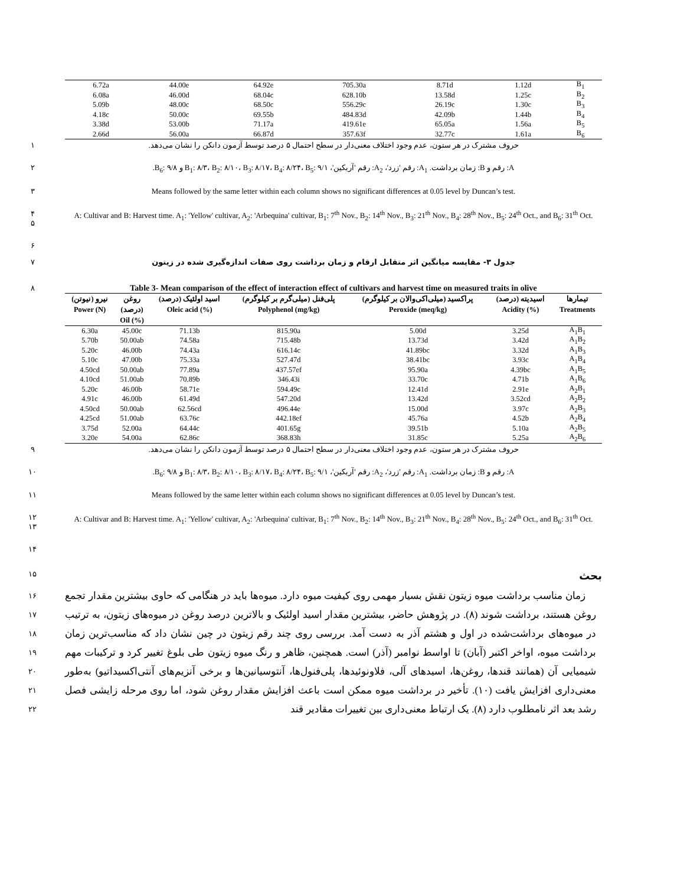| 6.72a | 44.00e | 64.92e | 705.30a | 8.71d | 1.12d | B<sub>1</sub> |
| 6.08a | 46.00d | 68.04c | 628.10b | 13.58d | 1.25c | B<sub>2</sub> |
| 5.09b | 48.00c | 68.50c | 556.29c | 26.19c | 1.30c | B<sub>3</sub> |
| 4.18c | 50.00c | 69.55b | 484.83d | 42.09b | 1.44b | B<sub>4</sub> |
| 3.38d | 53.00b | 71.17a | 419.61e | 65.05a | 1.56a | B<sub>5</sub> |
| 2.66d | 56.00a | 66.87d | 357.63f | 32.77c | 1.61a | B<sub>6</sub> |
۱ حروف مشترک در هر ستون، عدم وجود اختلاف معنی‌دار در سطح احتمال ۵ درصد توسط آزمون دانکن را نشان می‌دهد.
۲ A: رقم و B: زمان برداشت. A<sub>1</sub>: رقم 'زرد'، A<sub>2</sub>: رقم 'آربکین'، B<sub>1</sub>: ۸/۳، B<sub>2</sub>: ۸/۱۰، B<sub>3</sub>: ۸/۱۷، B<sub>4</sub>: ۸/۲۴، B<sub>5</sub>: ۹/۱ و B<sub>6</sub>: ۹/۸.
۳ Means followed by the same letter within each column shows no significant differences at 0.05 level by Duncan’s test.
۴
۵ A: Cultivar and B: Harvest time. A<sub>1</sub>: 'Yellow' cultivar, A<sub>2</sub>: 'Arbequina' cultivar, B<sub>1</sub>: 7<sup>th</sup> Nov., B<sub>2</sub>: 14<sup>th</sup> Nov., B<sub>3</sub>: 21<sup>th</sup> Nov., B<sub>4</sub>: 28<sup>th</sup> Nov., B<sub>5</sub>: 24<sup>th</sup> Oct., and B<sub>6</sub>: 31<sup>th</sup> Oct.
۶
۷ جدول ۳- مقایسه میانگین اثر متقابل ارقام و زمان برداشت روی صفات اندازه‌گیری شده در زیتون
۸ Table 3- Mean comparison of the effect of interaction effect of cultivars and harvest time on measured traits in olive
| نیرو (نیوتن) Power (N) | روغن (درصد) Oil (%) | اسید اولئیک (درصد) Oleic acid (%) | پلی‌فنل (میلی‌گرم بر کیلوگرم) Polyphenol (mg/kg) | پراکسید (میلی‌اکی‌والان بر کیلوگرم) Peroxide (meq/kg) | اسیدیته (درصد) Acidity (%) | تیمارها Treatments |
| --- | --- | --- | --- | --- | --- | --- |
| 6.30a | 45.00c | 71.13b | 815.90a | 5.00d | 3.25d | A<sub>1</sub>B<sub>1</sub> |
| 5.70b | 50.00ab | 74.58a | 715.48b | 13.73d | 3.42d | A<sub>1</sub>B<sub>2</sub> |
| 5.20c | 46.00b | 74.43a | 616.14c | 41.89bc | 3.32d | A<sub>1</sub>B<sub>3</sub> |
| 5.10c | 47.00b | 75.33a | 527.47d | 38.41bc | 3.93c | A<sub>1</sub>B<sub>4</sub> |
| 4.50cd | 50.00ab | 77.89a | 437.57ef | 95.90a | 4.39bc | A<sub>1</sub>B<sub>5</sub> |
| 4.10cd | 51.00ab | 70.89b | 346.43i | 33.70c | 4.71b | A<sub>1</sub>B<sub>6</sub> |
| 5.20c | 46.00b | 58.71e | 594.49c | 12.41d | 2.91e | A<sub>2</sub>B<sub>1</sub> |
| 4.91c | 46.00b | 61.49d | 547.20d | 13.42d | 3.52cd | A<sub>2</sub>B<sub>2</sub> |
| 4.50cd | 50.00ab | 62.56cd | 496.44e | 15.00d | 3.97c | A<sub>2</sub>B<sub>3</sub> |
| 4.25cd | 51.00ab | 63.76c | 442.18ef | 45.76a | 4.52b | A<sub>2</sub>B<sub>4</sub> |
| 3.75d | 52.00a | 64.44c | 401.65g | 39.51b | 5.10a | A<sub>2</sub>B<sub>5</sub> |
| 3.20e | 54.00a | 62.86c | 368.83h | 31.85c | 5.25a | A<sub>2</sub>B<sub>6</sub> |
۹ حروف مشترک در هر ستون، عدم وجود اختلاف معنی‌دار در سطح احتمال ۵ درصد توسط آزمون دانکن را نشان می‌دهد.
۱۰ A: رقم و B: زمان برداشت. A<sub>1</sub>: رقم 'زرد'، A<sub>2</sub>: رقم 'آربکین'، B<sub>1</sub>: ۸/۳، B<sub>2</sub>: ۸/۱۰، B<sub>3</sub>: ۸/۱۷، B<sub>4</sub>: ۸/۲۴، B<sub>5</sub>: ۹/۱ و B<sub>6</sub>: ۹/۸.
۱۱ Means followed by the same letter within each column shows no significant differences at 0.05 level by Duncan’s test.
۱۲
۱۳ A: Cultivar and B: Harvest time. A<sub>1</sub>: 'Yellow' cultivar, A<sub>2</sub>: 'Arbequina' cultivar, B<sub>1</sub>: 7<sup>th</sup> Nov., B<sub>2</sub>: 14<sup>th</sup> Nov., B<sub>3</sub>: 21<sup>th</sup> Nov., B<sub>4</sub>: 28<sup>th</sup> Nov., B<sub>5</sub>: 24<sup>th</sup> Oct., and B<sub>6</sub>: 31<sup>th</sup> Oct.
۱۴
۱۵ بحث
۱۶
۱۷
۱۸
۱۹
۲۰
۲۱
۲۲
زمان مناسب برداشت میوه زیتون نقش بسیار مهمی روی کیفیت میوه دارد. میوه‌ها باید در هنگامی که حاوی بیشترین مقدار تجمع روغن هستند، برداشت شوند (۸). در پژوهش حاضر، بیشترین مقدار اسید اولئیک و بالاترین درصد روغن در میوه‌های زیتون، به ترتیب در میوه‌های برداشت‌شده در اول و هشتم آذر به دست آمد. بررسی روی چند رقم زیتون در چین نشان داد که مناسب‌ترین زمان برداشت میوه، اواخر اکتبر (آبان) تا اواسط نوامبر (آذر) است. همچنین، ظاهر و رنگ میوه زیتون طی بلوغ تغییر کرد و ترکیبات مهم شیمیایی آن (همانند قندها، روغن‌ها، اسیدهای آلی، فلاونوئیدها، پلی‌فنول‌ها، آنتوسیانین‌ها و برخی آنزیم‌های آنتی‌اکسیداتیو) به‌طور معنی‌داری افزایش یافت (۱۰). تأخیر در برداشت میوه ممکن است باعث افزایش مقدار روغن شود، اما روی مرحله زایشی فصل رشد بعد اثر نامطلوب دارد (۸). یک ارتباط معنی‌داری بین تغییرات مقادیر قند